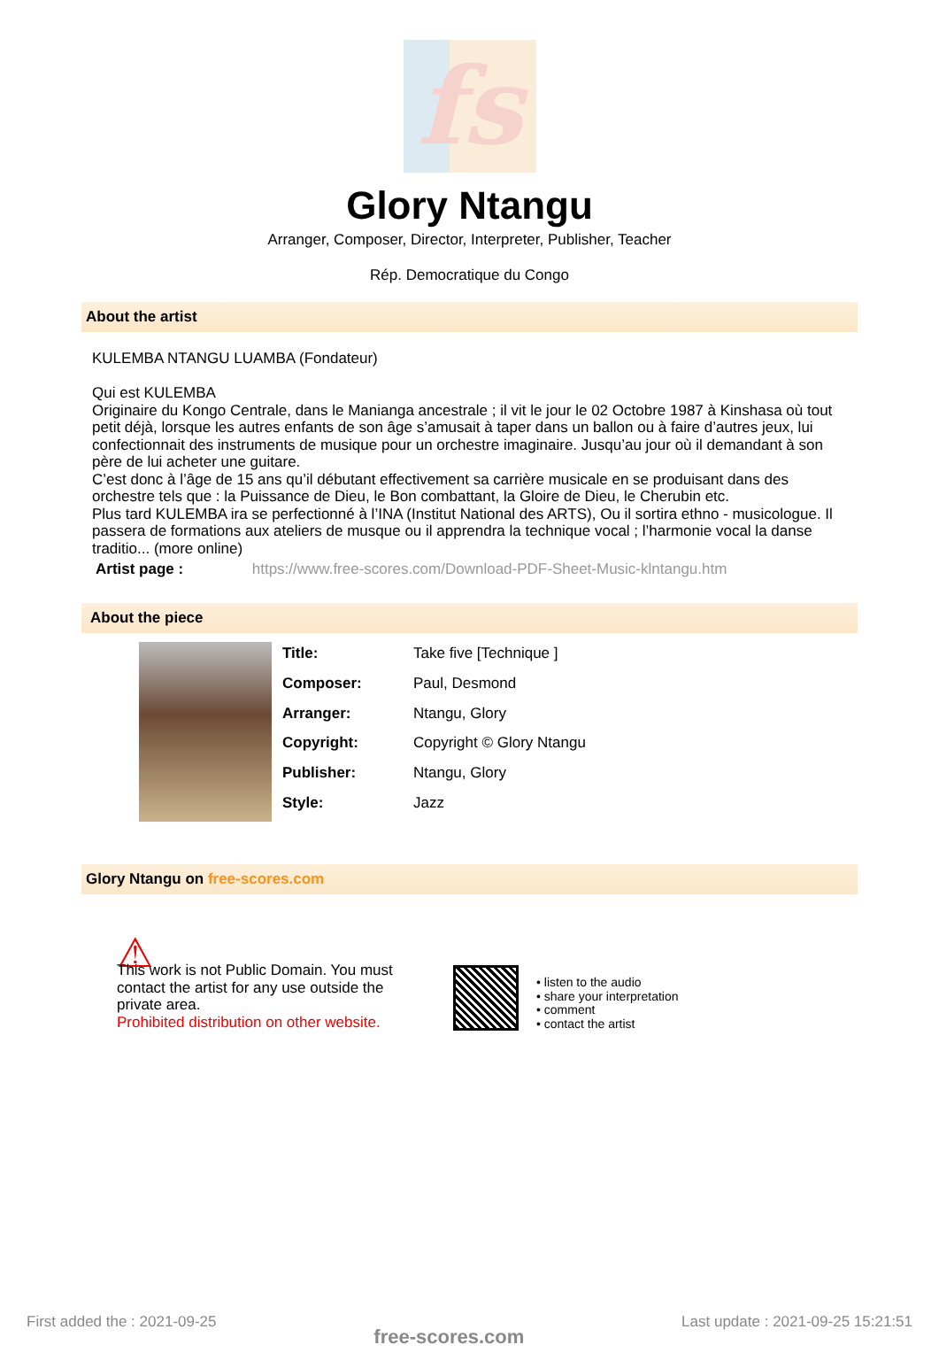fs
Glory Ntangu
Arranger, Composer, Director, Interpreter, Publisher, Teacher
Rép. Democratique du Congo
About the artist
KULEMBA NTANGU LUAMBA (Fondateur)
Qui est KULEMBA
Originaire du Kongo Centrale, dans le Manianga ancestrale ; il vit le jour le 02 Octobre 1987 à Kinshasa où tout petit déjà, lorsque les autres enfants de son âge s’amusait à taper dans un ballon ou à faire d’autres jeux, lui confectionnait des instruments de musique pour un orchestre imaginaire. Jusqu’au jour où il demandant à son père de lui acheter une guitare.
C’est donc à l’âge de 15 ans qu’il débutant effectivement sa carrière musicale en se produisant dans des orchestre tels que : la Puissance de Dieu, le Bon combattant, la Gloire de Dieu, le Cherubin etc.
Plus tard KULEMBA ira se perfectionné à l’INA (Institut National des ARTS), Ou il sortira ethno - musicologue. Il passera de formations aux ateliers de musque ou il apprendra la technique vocal ; l’harmonie vocal la danse traditio... (more online)
Artist page : https://www.free-scores.com/Download-PDF-Sheet-Music-klntangu.htm
About the piece
| Title: | Take five [Technique ] |
| Composer: | Paul, Desmond |
| Arranger: | Ntangu, Glory |
| Copyright: | Copyright © Glory Ntangu |
| Publisher: | Ntangu, Glory |
| Style: | Jazz |
Glory Ntangu on free-scores.com
⚠
This work is not Public Domain. You must contact the artist for any use outside the private area.
Prohibited distribution on other website.
• listen to the audio
• share your interpretation
• comment
• contact the artist
First added the : 2021-09-25 free-scores.com Last update : 2021-09-25 15:21:51